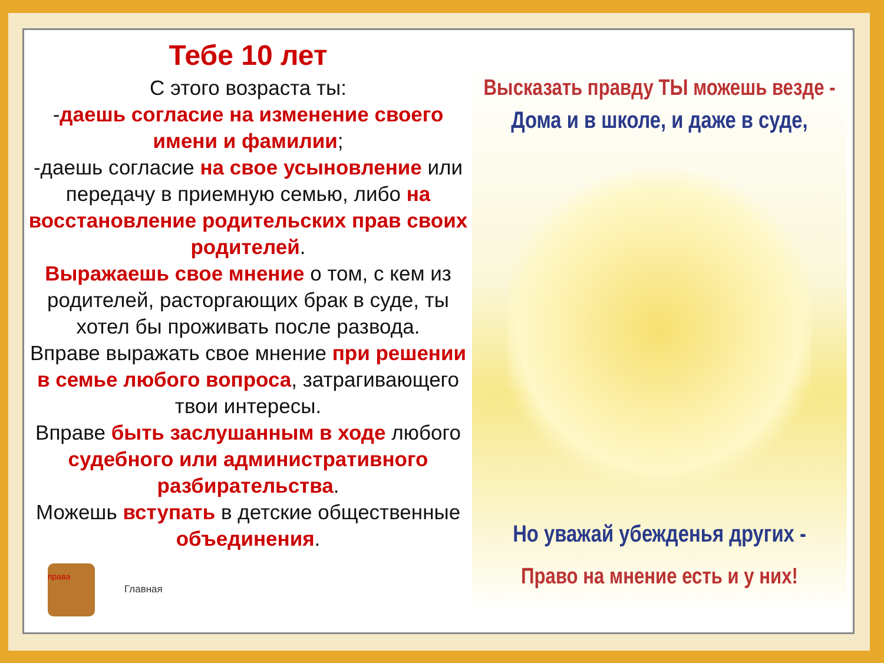Тебе 10 лет
С этого возраста ты:
-даешь согласие на изменение своего имени и фамилии;
-даешь согласие на свое усыновление или передачу в приемную семью, либо на восстановление родительских прав своих родителей.
Выражаешь свое мнение о том, с кем из родителей, расторгающих брак в суде, ты хотел бы проживать после развода.
Вправе выражать свое мнение при решении в семье любого вопроса, затрагивающего твои интересы.
Вправе быть заслушанным в ходе любого судебного или административного разбирательства.
Можешь вступать в детские общественные объединения.
права Главная
Высказать правду ТЫ можешь везде -
Дома и в школе, и даже в суде,
Но уважай убежденья других -
Право на мнение есть и у них!